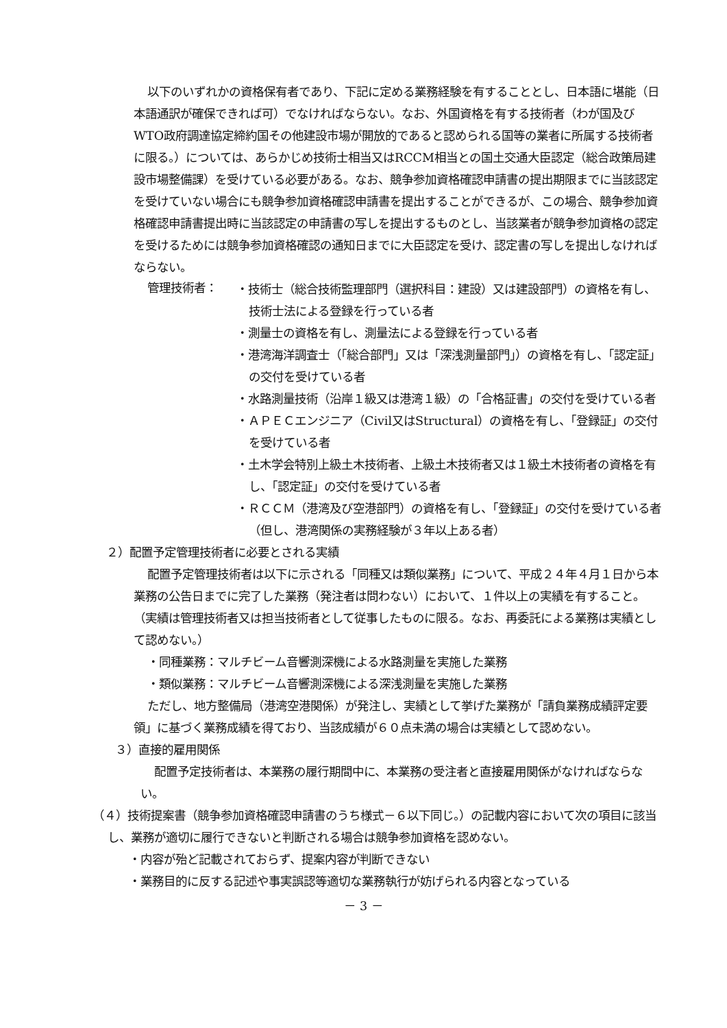以下のいずれかの資格保有者であり、下記に定める業務経験を有することとし、日本語に堪能（日本語通訳が確保できれば可）でなければならない。なお、外国資格を有する技術者（わが国及びWTO政府調達協定締約国その他建設市場が開放的であると認められる国等の業者に所属する技術者に限る。）については、あらかじめ技術士相当又はRCCM相当との国土交通大臣認定（総合政策局建設市場整備課）を受けている必要がある。なお、競争参加資格確認申請書の提出期限までに当該認定を受けていない場合にも競争参加資格確認申請書を提出することができるが、この場合、競争参加資格確認申請書提出時に当該認定の申請書の写しを提出するものとし、当該業者が競争参加資格の認定を受けるためには競争参加資格確認の通知日までに大臣認定を受け、認定書の写しを提出しなければならない。
管理技術者：
・技術士（総合技術監理部門（選択科目：建設）又は建設部門）の資格を有し、技術士法による登録を行っている者
・測量士の資格を有し、測量法による登録を行っている者
・港湾海洋調査士（「総合部門」又は「深浅測量部門」）の資格を有し、「認定証」の交付を受けている者
・水路測量技術（沿岸１級又は港湾１級）の「合格証書」の交付を受けている者
・ＡＰＥＣエンジニア（Civil又はStructural）の資格を有し、「登録証」の交付を受けている者
・土木学会特別上級土木技術者、上級土木技術者又は１級土木技術者の資格を有し、「認定証」の交付を受けている者
・ＲＣＣＭ（港湾及び空港部門）の資格を有し、「登録証」の交付を受けている者（但し、港湾関係の実務経験が３年以上ある者）
２）配置予定管理技術者に必要とされる実績
配置予定管理技術者は以下に示される「同種又は類似業務」について、平成２４年４月１日から本業務の公告日までに完了した業務（発注者は問わない）において、１件以上の実績を有すること。（実績は管理技術者又は担当技術者として従事したものに限る。なお、再委託による業務は実績として認めない。）
・同種業務：マルチビーム音響測深機による水路測量を実施した業務
・類似業務：マルチビーム音響測深機による深浅測量を実施した業務
ただし、地方整備局（港湾空港関係）が発注し、実績として挙げた業務が「請負業務成績評定要領」に基づく業務成績を得ており、当該成績が６０点未満の場合は実績として認めない。
３）直接的雇用関係
配置予定技術者は、本業務の履行期間中に、本業務の受注者と直接雇用関係がなければならない。
（４）技術提案書（競争参加資格確認申請書のうち様式－６以下同じ。）の記載内容において次の項目に該当し、業務が適切に履行できないと判断される場合は競争参加資格を認めない。
・内容が殆ど記載されておらず、提案内容が判断できない
・業務目的に反する記述や事実誤認等適切な業務執行が妨げられる内容となっている
－ 3 －